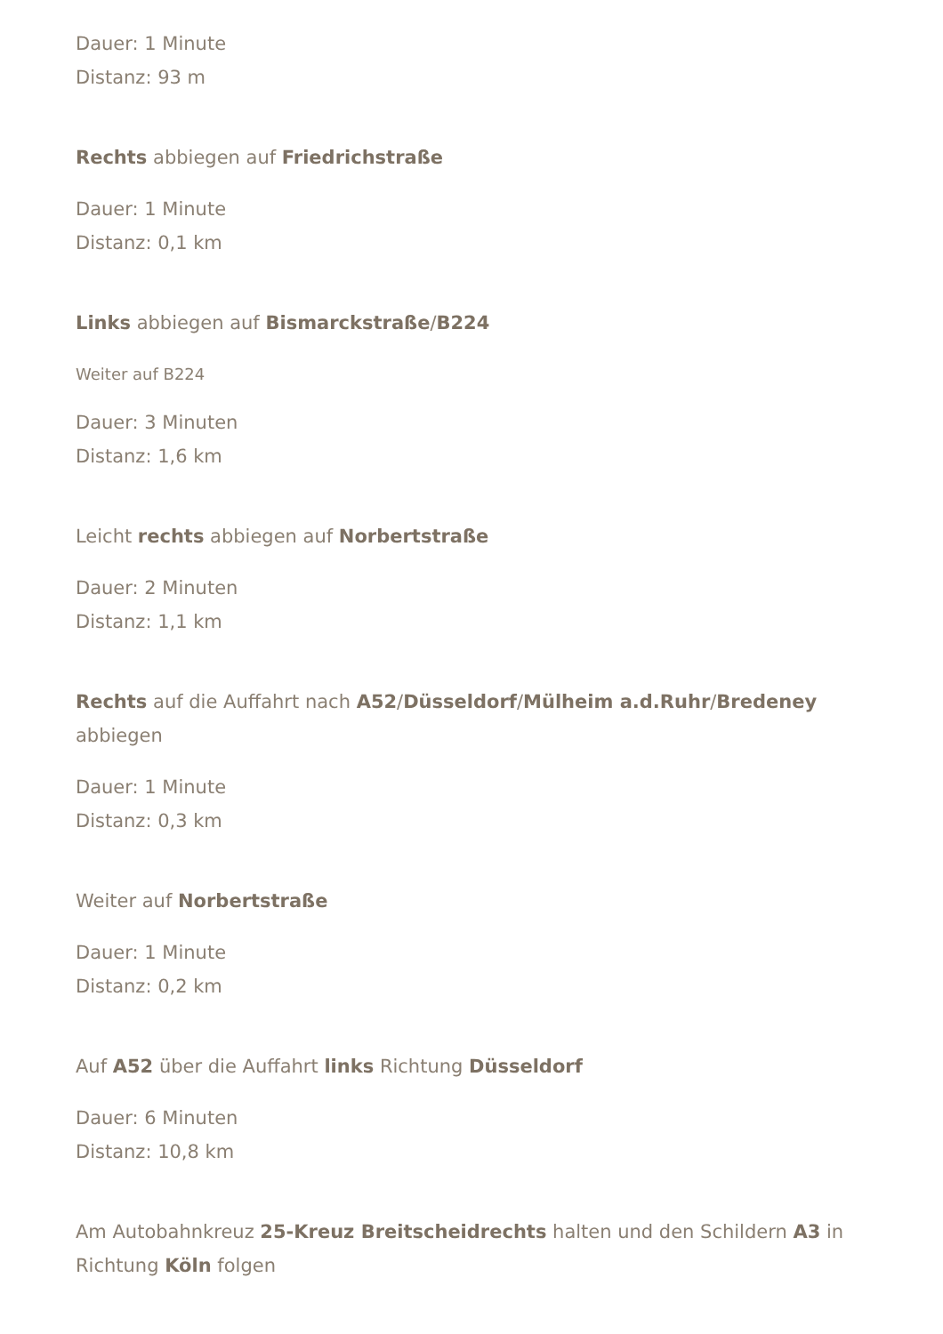Dauer: 1 Minute
Distanz: 93 m
Rechts abbiegen auf Friedrichstraße
Dauer: 1 Minute
Distanz: 0,1 km
Links abbiegen auf Bismarckstraße/B224
Weiter auf B224
Dauer: 3 Minuten
Distanz: 1,6 km
Leicht rechts abbiegen auf Norbertstraße
Dauer: 2 Minuten
Distanz: 1,1 km
Rechts auf die Auffahrt nach A52/Düsseldorf/Mülheim a.d.Ruhr/Bredeney abbiegen
Dauer: 1 Minute
Distanz: 0,3 km
Weiter auf Norbertstraße
Dauer: 1 Minute
Distanz: 0,2 km
Auf A52 über die Auffahrt links Richtung Düsseldorf
Dauer: 6 Minuten
Distanz: 10,8 km
Am Autobahnkreuz 25-Kreuz Breitscheidrechts halten und den Schildern A3 in Richtung Köln folgen